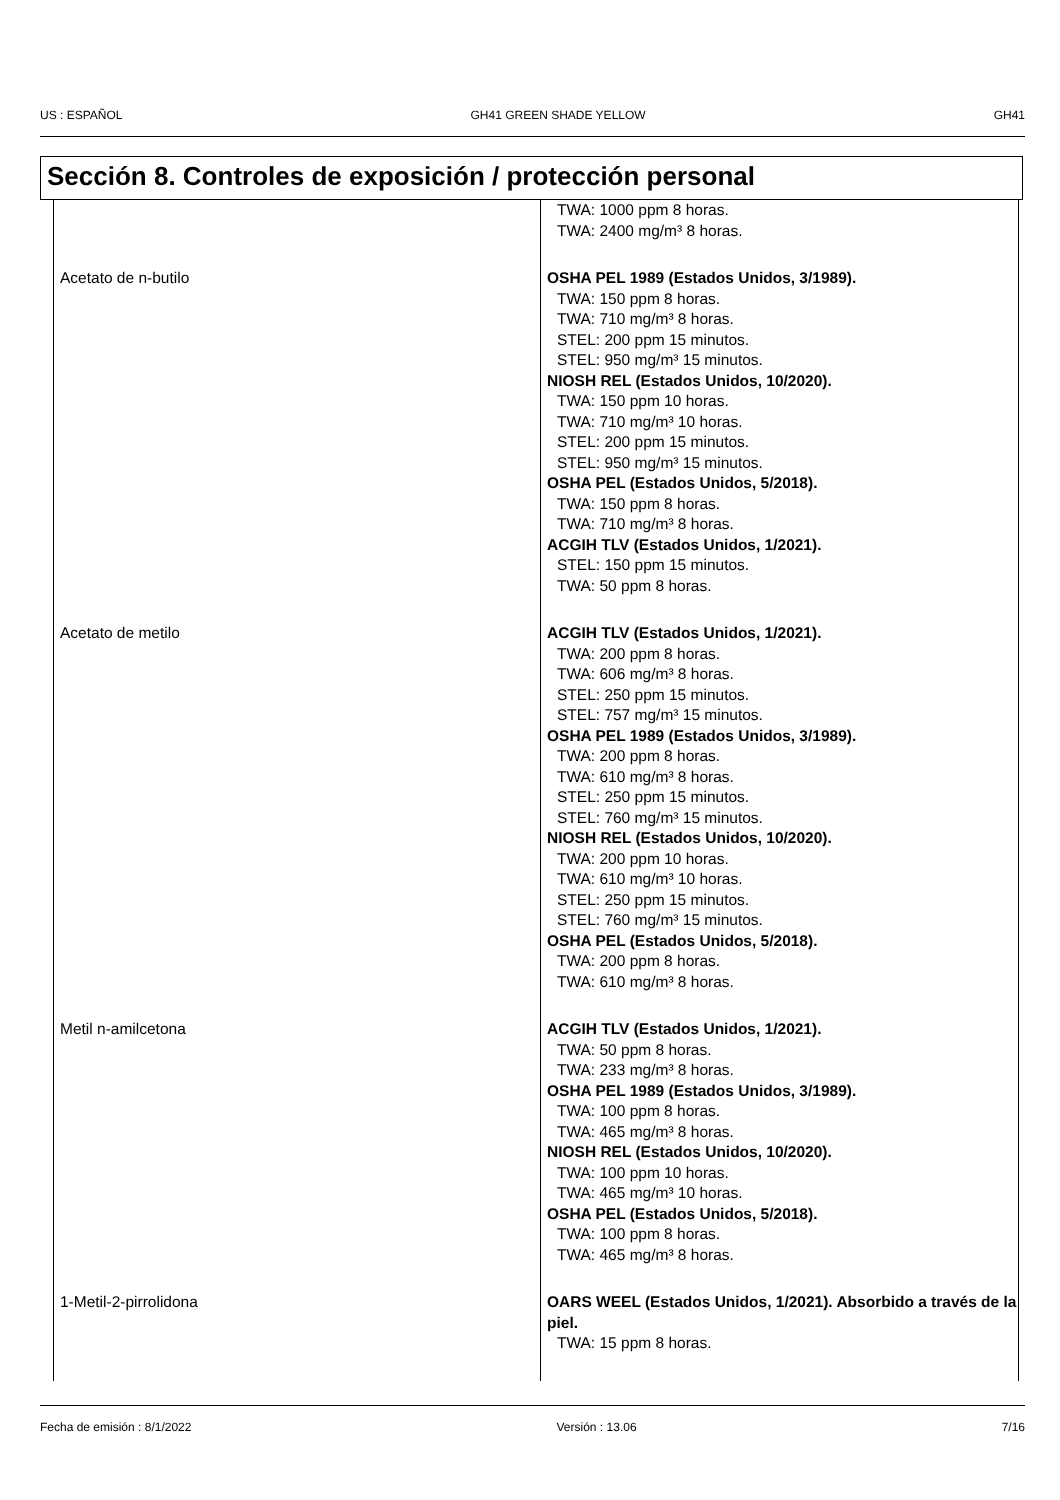US : ESPAÑOL GH41 GREEN SHADE YELLOW GH41
Sección 8. Controles de exposición / protección personal
| | TWA: 1000 ppm 8 horas. TWA: 2400 mg/m³ 8 horas. |
| Acetato de n-butilo | OSHA PEL 1989 (Estados Unidos, 3/1989). TWA: 150 ppm 8 horas. TWA: 710 mg/m³ 8 horas. STEL: 200 ppm 15 minutos. STEL: 950 mg/m³ 15 minutos. NIOSH REL (Estados Unidos, 10/2020). TWA: 150 ppm 10 horas. TWA: 710 mg/m³ 10 horas. STEL: 200 ppm 15 minutos. STEL: 950 mg/m³ 15 minutos. OSHA PEL (Estados Unidos, 5/2018). TWA: 150 ppm 8 horas. TWA: 710 mg/m³ 8 horas. ACGIH TLV (Estados Unidos, 1/2021). STEL: 150 ppm 15 minutos. TWA: 50 ppm 8 horas. |
| Acetato de metilo | ACGIH TLV (Estados Unidos, 1/2021). TWA: 200 ppm 8 horas. TWA: 606 mg/m³ 8 horas. STEL: 250 ppm 15 minutos. STEL: 757 mg/m³ 15 minutos. OSHA PEL 1989 (Estados Unidos, 3/1989). TWA: 200 ppm 8 horas. TWA: 610 mg/m³ 8 horas. STEL: 250 ppm 15 minutos. STEL: 760 mg/m³ 15 minutos. NIOSH REL (Estados Unidos, 10/2020). TWA: 200 ppm 10 horas. TWA: 610 mg/m³ 10 horas. STEL: 250 ppm 15 minutos. STEL: 760 mg/m³ 15 minutos. OSHA PEL (Estados Unidos, 5/2018). TWA: 200 ppm 8 horas. TWA: 610 mg/m³ 8 horas. |
| Metil n-amilcetona | ACGIH TLV (Estados Unidos, 1/2021). TWA: 50 ppm 8 horas. TWA: 233 mg/m³ 8 horas. OSHA PEL 1989 (Estados Unidos, 3/1989). TWA: 100 ppm 8 horas. TWA: 465 mg/m³ 8 horas. NIOSH REL (Estados Unidos, 10/2020). TWA: 100 ppm 10 horas. TWA: 465 mg/m³ 10 horas. OSHA PEL (Estados Unidos, 5/2018). TWA: 100 ppm 8 horas. TWA: 465 mg/m³ 8 horas. |
| 1-Metil-2-pirrolidona | OARS WEEL (Estados Unidos, 1/2021). Absorbido a través de la piel. TWA: 15 ppm 8 horas. |
Fecha de emisión : 8/1/2022 Versión : 13.06 7/16